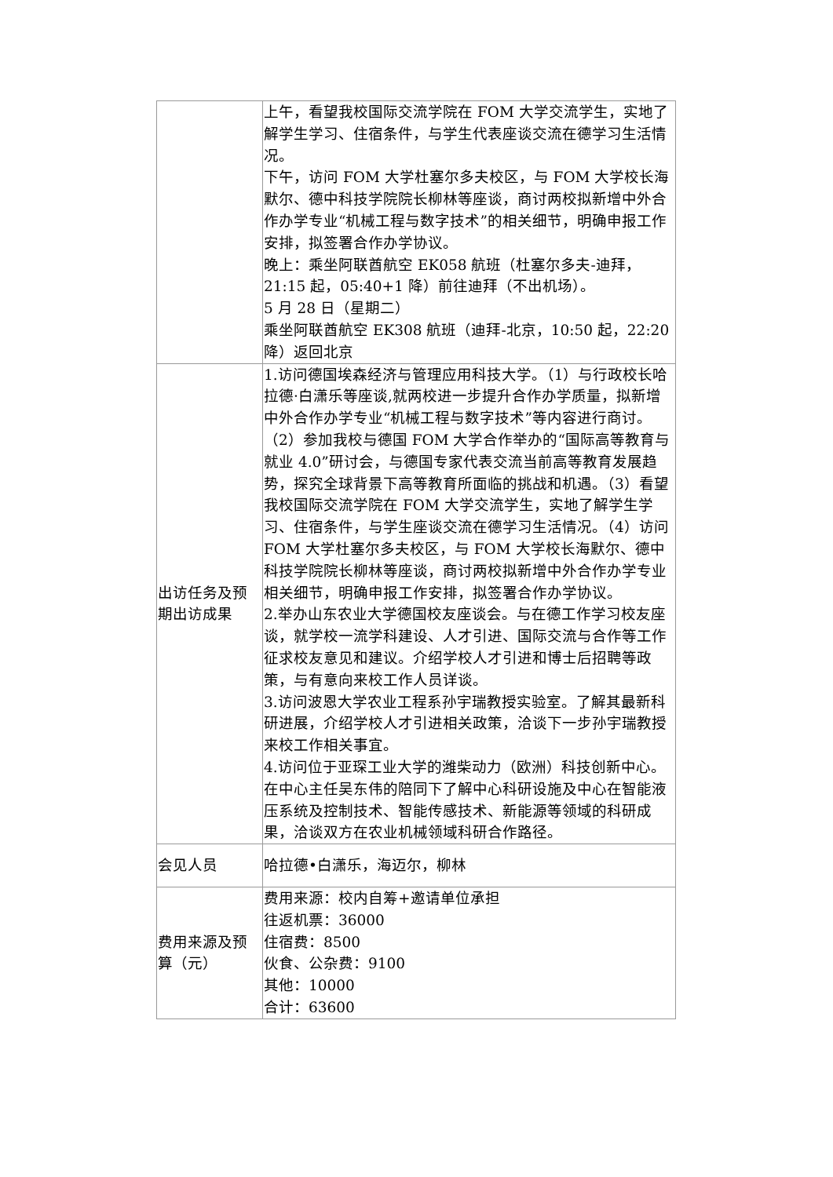| | 上午，看望我校国际交流学院在 FOM 大学交流学生，实地了解学生学习、住宿条件，与学生代表座谈交流在德学习生活情况。 下午，访问 FOM 大学杜塞尔多夫校区，与 FOM 大学校长海默尔、德中科技学院院长柳林等座谈，商讨两校拟新增中外合作办学专业“机械工程与数字技术”的相关细节，明确申报工作安排，拟签署合作办学协议。 晚上：乘坐阿联酋航空 EK058 航班（杜塞尔多夫-迪拜，21:15 起，05:40+1 降）前往迪拜（不出机场）。 5 月 28 日（星期二） 乘坐阿联酋航空 EK308 航班（迪拜-北京，10:50 起，22:20 降）返回北京 |
| 出访任务及预期出访成果 | 1.访问德国埃森经济与管理应用科技大学。（1）与行政校长哈拉德·白潇乐等座谈,就两校进一步提升合作办学质量，拟新增中外合作办学专业“机械工程与数字技术”等内容进行商讨。（2）参加我校与德国 FOM 大学合作举办的“国际高等教育与就业 4.0”研讨会，与德国专家代表交流当前高等教育发展趋势，探究全球背景下高等教育所面临的挑战和机遇。（3）看望我校国际交流学院在 FOM 大学交流学生，实地了解学生学习、住宿条件，与学生座谈交流在德学习生活情况。（4）访问 FOM 大学杜塞尔多夫校区，与 FOM 大学校长海默尔、德中科技学院院长柳林等座谈，商讨两校拟新增中外合作办学专业相关细节，明确申报工作安排，拟签署合作办学协议。 2.举办山东农业大学德国校友座谈会。与在德工作学习校友座谈，就学校一流学科建设、人才引进、国际交流与合作等工作征求校友意见和建议。介绍学校人才引进和博士后招聘等政策，与有意向来校工作人员详谈。 3.访问波恩大学农业工程系孙宇瑞教授实验室。了解其最新科研进展，介绍学校人才引进相关政策，洽谈下一步孙宇瑞教授来校工作相关事宜。 4.访问位于亚琛工业大学的潍柴动力（欧洲）科技创新中心。在中心主任吴东伟的陪同下了解中心科研设施及中心在智能液压系统及控制技术、智能传感技术、新能源等领域的科研成果，洽谈双方在农业机械领域科研合作路径。 |
| 会见人员 | 哈拉德•白潇乐，海迈尔，柳林 |
| 费用来源及预算（元） | 费用来源：校内自筹+邀请单位承担 往返机票：36000 住宿费：8500 伙食、公杂费：9100 其他：10000 合计：63600 |